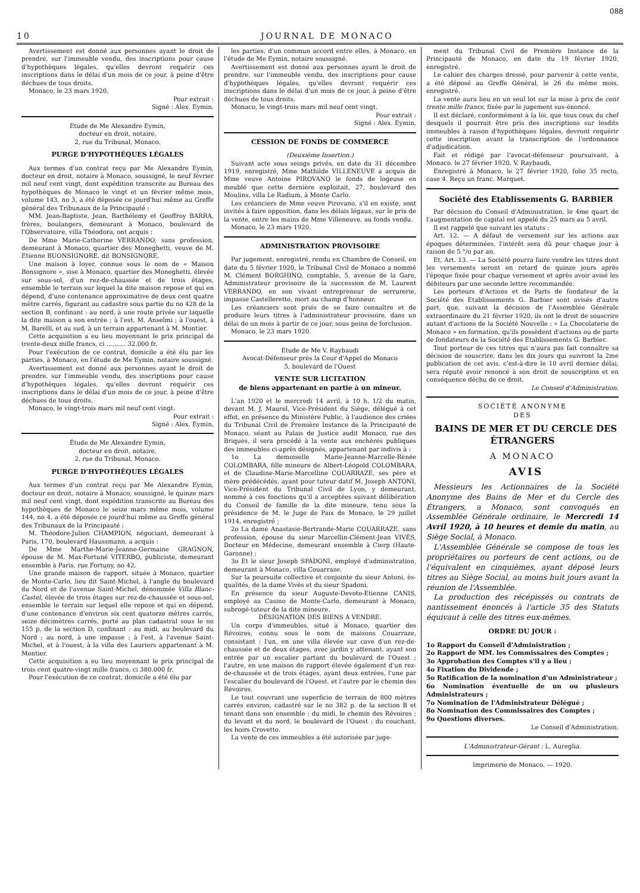088
10 JOURNAL DE MONACO
Avertissement est donné aux personnes ayant le droit de prendre, sur l'immeuble vendu, des inscriptions pour cause d'hypothèques légales, qu'elles devront requérir ces inscriptions dans le délai d'un mois de ce jour, à peine d'être déchues de tous droits.
Monaco, le 23 mars 1920.
Pour extrait :
Signé : Alex. Eymin.
Etude de Me Alexandre Eymin,
docteur en droit, notaire,
2, rue du Tribunal, Monaco.
PURGE D'HYPOTHÈQUES LÉGALES
Aux termes d'un contrat reçu par Me Alexandre Eymin, docteur en droit, notaire à Monaco, soussigné, le neuf février mil neuf cent vingt, dont expédition transcrite au Bureau des hypothèques de Monaco le vingt et un février même mois, volume 143, no 3, a été déposée ce jourd'hui même au Greffe général des Tribunaux de la Principauté ;
MM. Jean-Baptiste, Jean, Barthélemy et Geoffroy BARRA, frères, boulangers, demeurant à Monaco, boulevard de l'Observatoire, villa Théodora, ont acquis :
De Mme Marie-Catherine VERRANDO, sans profession, demeurant à Monaco, quartier des Moneghetti, veuve de M. Etienne BUONSIGNORE, dit BONSIGNORE,
Une maison à loyer, connue sous le nom de « Maison Bonsignore », sise à Monaco, quartier des Moneghetti, élevée sur sous-sol, d'un rez-de-chaussée et de trois étages, ensemble le terrain sur lequel la dite maison repose et qui en dépend, d'une contenance approximative de deux cent quatre mètre carrés, figurant au cadastre sous partie du no 428 de la section B, confinant : au nord, à une route privée sur laquelle la dite maison a son entrée ; à l'est, M. Anselmi ; à l'ouest, à M. Barelli, et au sud, à un terrain appartenant à M. Montier.
Cette acquisition a eu lieu moyennant le prix principal de trente-deux mille francs, ci .......... 32.000 fr.
Pour l'exécution de ce contrat, domicile a été élu par les parties, à Monaco, en l'étude de Me Eymin, notaire soussigné.
Avertissement est donné aux personnes ayant le droit de prendre, sur l'immeuble vendu, des inscriptions pour cause d'hypothèques légales, qu'elles devront requérir ces inscriptions dans le délai d'un mois de ce jour, à peine d'être déchues de tous droits.
Monaco, le vingt-trois mars mil neuf cent vingt.
Pour extrait :
Signé : Alex. Eymin.
Étude de Me Alexandre Eymin,
docteur en droit, notaire,
2, rue du Tribunal, Monaco.
PURGE D'HYPOTHÈQUES LÉGALES
Aux termes d'un contrat reçu par Me Alexandre Eymin, docteur en droit, notaire à Monaco, soussigné, le quinze mars mil neuf cent vingt, dont expédition transcrite au Bureau des hypothèques de Monaco le seize mars même mois, volume 144, no 4, a été déposée ce jourd'hui même au Greffe général des Tribunaux de la Principauté ;
M. Théodore-Julien CHAMPION, négociant, demeurant à Paris, 170, boulevard Haussmann, a acquis :
De Mme Marthe-Marie-Jeanne-Germaine GRAGNON, épouse de M. Max-Fortuné VITERBO, publiciste, demeurant ensemble à Paris, rue Fortuny, no 42,
Une grande maison de rapport, située à Monaco, quartier de Monte-Carlo, lieu dit Saint-Michel, à l'angle du boulevard du Nord et de l'avenue Saint-Michel, dénommée Villa Blanc-Castel, élevée de trois étages sur rez-de-chaussée et sous-sol, ensemble le terrain sur lequel elle repose et qui en dépend, d'une contenance d'environ six cent quatorze mètres carrés, seize décimètres carrés, porté au plan cadastral sous le no 155 p. de la section D, confinant : au midi, au boulevard du Nord ; au nord, à une impasse ; à l'est, à l'avenue Saint-Michel, et à l'ouest, à la villa des Lauriers appartenant à M. Montier.
Cette acquisition a eu lieu moyennant le prix principal de trois cent quatre-vingt mille francs, ci 380.000 fr.
Pour l'exécution de ce contrat, domicile a été élu par
les parties, d'un commun accord entre elles, à Monaco, en l'étude de Me Eymin, notaire soussigné.
Avertissement est donné aux personnes ayant le droit de prendre, sur l'immeuble vendu, des inscriptions pour cause d'hypothèques légales, qu'elles devront requérir ces inscriptions dans le délai d'un mois de ce jour, à peine d'être déchues de tous droits.
Monaco, le vingt-trois mars mil neuf cent vingt.
Pour extrait :
Signé : Alex. Eymin.
CESSION DE FONDS DE COMMERCE
(Deuxième Insertion.)
Suivant acte sous seings privés, en date du 31 décembre 1919, enregistré, Mme Mathilde VILLENEUVE a acquis de Mme veuve Antoine PIROVANO le fonds de logeuse en meublé que cette dernière exploitait, 27, boulevard des Moulins, villa Le Radium, à Monte Carlo.
Les créanciers de Mme veuve Pirovano, s'il en existe, sont invités à faire opposition, dans les délais légaux, sur le prix de la vente, entre les mains de Mme Villeneuve, au fonds vendu.
Monaco, le 23 mars 1920.
ADMINISTRATION PROVISOIRE
Par jugement, enregistré, rendu en Chambre de Conseil, en date du 5 février 1920, le Tribunal Civil de Monaco a nommé M. Clément BORGHINO, comptable, 5, avenue de la Gare, Administrateur provisoire de la succession de M. Laurent VERRANDO, en son vivant entrepreneur de serrurerie, impasse Castelleretto, mort au champ d'honneur.
Les créanciers sont priés de se faire connaître et de produire leurs titres à l'administrateur provisoire, dans un délai de un mois à partir de ce jour, sous peine de forclusion.
Monaco, le 23 mars 1920.
Etude de Me V. Raybaudi
Avocat-Défenseur près la Cour d'Appel de Monaco
5, boulevard de l'Ouest
VENTE SUR LICITATION
de biens appartenant en partie à un mineur.
L'an 1920 et le mercredi 14 avril, à 10 h. 1/2 du matin, devant M. J. Maurel, Vice-Président du Siège, délégué à cet effet, en présence du Ministère Public, à l'audience des criées du Tribunal Civil de Première Instance de la Principauté de Monaco, séant au Palais de Justice audit Monaco, rue des Briques, il sera procédé à la vente aux enchères publiques des immeubles ci-après désignés, appartenant par indivis à :
1o La demoiselle Marie-Jeanne-Marcelle-Renée COLOMBARA, fille mineure de Albert-Léopold COLOMBARA, et de Claudine-Marie-Marcelline COUARRAZE, ses père et mère prédécédés, ayant pour tuteur datif M. Joseph ANTONI, Vice-Président du Tribunal Civil de Lyon, y demeurant, nommé à ces fonctions qu'il a acceptées suivant délibération du Conseil de famille de la dite mineure, tenu sous la présidence de M. le Juge de Paix de Monaco, le 29 juillet 1914, enregistré ;
2o La dame Anastasie-Bertrande-Marie COUARRAZE, sans profession, épouse du sieur Marcellin-Clément-Jean VIVÈS, Docteur en Médecine, demeurant ensemble à Cierp (Haute-Garonne) ;
3o Et le sieur Joseph SPADONI, employé d'administration, demeurant à Monaco, villa Couarraze.
Sur la poursuite collective et conjointe du sieur Antoni, ès-qualités, de la dame Vivès et du sieur Spadoni.
En présence du sieur Auguste-Devoto-Etienne CANIS, employé au Casino de Monte-Carlo, demeurant à Monaco, subrogé-tuteur de la dite mineure.
DÉSIGNATION DES BIENS A VENDRE.
Un corps d'immeubles, situé à Monaco, quartier des Révoires, connu sous le nom de maisons Couarraze, consistant : l'un, en une villa élevée sur cave d'un rez-de-chaussée et de deux étages, avec jardin y attenant, ayant son entrée par un escalier partant du boulevard de l'Ouest ; l'autre, en une maison de rapport élevée également d'un rez-de-chaussée et de trois étages, ayant deux entrées, l'une par l'escalier du boulevard de l'Ouest, et l'autre par le chemin des Révoires.
Le tout couvrant une superficie de terrain de 800 mètres carrés environ, cadastré sur le no 382 p. de la section B et tenant dans son ensemble : du midi, le chemin des Révoires ; du levant et du nord, le boulevard de l'Ouest ; du couchant, les hoirs Crovetto.
La vente de ces immeubles a été autorisée par juge-
ment du Tribunal Civil de Première Instance de la Principauté de Monaco, en date du 19 février 1920, enregistré.
Le cahier des charges dressé, pour parvenir à cette vente, a été déposé au Greffe Général, le 26 du même mois, enregistré.
La vente aura lieu en un seul lot sur la mise à prix de cent trente mille francs, fixée par le jugement sus-énoncé.
Il est déclaré, conformément à la loi, que tous ceux du chef desquels il pourrait être pris des inscriptions sur lesdits immeubles à raison d'hypothèques légales, devront requérir cette inscription avant la transcription de l'ordonnance d'adjudication.
Fait et rédigé par l'avocat-défenseur poursuivant, à Monaco, le 27 février 1920. V. Raybaudi.
Enregistré à Monaco, le 27 février 1920, folio 35 recto, case 4. Reçu un franc. Marquet.
Société des Etablissements G. BARBIER
Par décision du Conseil d'Administration, le 4me quart de l'augmentation de capital est appelé du 25 mars au 5 avril.
Il est rappelé que suivant les statuts :
Art. 12. — A défaut de versement sur les actions aux époques déterminées, l'intérêt sera dû pour chaque jour à raison de 5 °/o par an.
Et, Art. 13. — La Société pourra faire vendre les titres dont les versements seront en retard de quinze jours après l'époque fixée pour chaque versement et après avoir avisé les débiteurs par une seconde lettre recommandée.
Les porteurs d'Actions et de Parts de fondateur de la Société des Etablissements G. Barbier sont avisés d'autre part, que, suivant la décision de l'Assemblée Générale extraordinaire du 21 février 1920, ils ont le droit de souscrire autant d'actions de la Société Nouvelle : « La Chocolaterie de Monaco » en formation, qu'ils possèdent d'actions ou de parts de fondateurs de la Société des Etablissements G. Barbier.
Tout porteur de ces titres qui n'aura pas fait connaître sa décision de souscrire, dans les dix jours qui suivront la 2me publication de cet avis, c'est-à-dire le 10 avril dernier délai, sera réputé avoir renoncé à son droit de souscription et en conséquence déchu de ce droit.
Le Conseil d'Administration.
SOCIÉTÉ ANONYME
DES
BAINS DE MER ET DU CERCLE DES ÉTRANGERS
A MONACO
AVIS
Messieurs les Actionnaires de la Société Anonyme des Bains de Mer et du Cercle des Étrangers, a Monaco, sont convoqués en Assemblée Générale ordinaire, le Mercredi 14 Avril 1920, à 10 heures et demie du matin, au Siège Social, à Monaco.
L'Assemblée Générale se compose de tous les propriétaires ou porteurs de cent actions, ou de l'équivalent en cinquièmes, ayant déposé leurs titres au Siège Social, au moins huit jours avant la réunion de l'Assemblée.
La production des récépissés ou contrats de nantissement énoncés à l'article 35 des Statuts équivaut à celle des titres eux-mêmes.
ORDRE DU JOUR :
1o Rapport du Conseil d'Administration ;
2o Rapport de MM. les Commissaires des Comptes ;
3o Approbation des Comptes s'il y a lieu ;
4o Fixation du Dividende ;
5o Ratification de la nomination d'un Administrateur ;
6o Nomination éventuelle de un ou plusieurs Administrateurs ;
7o Nomination de l'Administrateur Délégué ;
8o Nomination des Commissaires des Comptes ;
9o Questions diverses.
Le Conseil d'Administration.
L'Administrateur-Gérant : L. Aureglia.
Imprimerie de Monaco. — 1920.